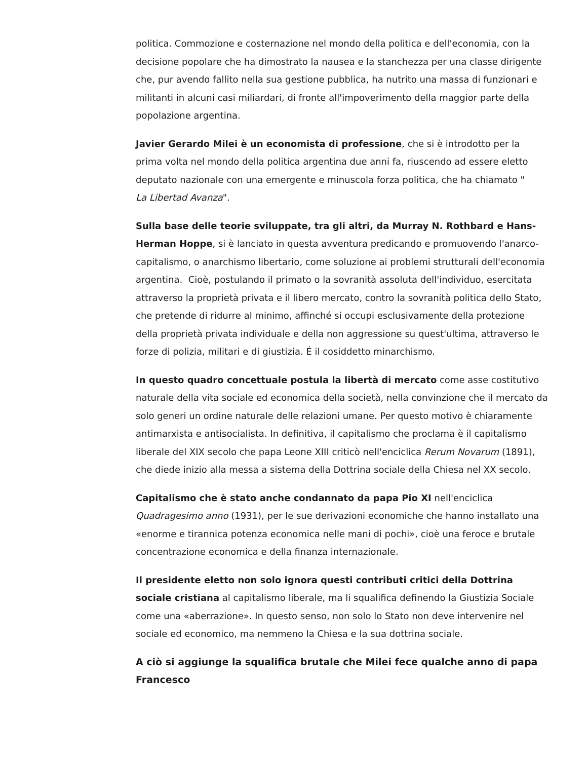politica. Commozione e costernazione nel mondo della politica e dell'economia, con la decisione popolare che ha dimostrato la nausea e la stanchezza per una classe dirigente che, pur avendo fallito nella sua gestione pubblica, ha nutrito una massa di funzionari e militanti in alcuni casi miliardari, di fronte all'impoverimento della maggior parte della popolazione argentina.
Javier Gerardo Milei è un economista di professione, che si è introdotto per la prima volta nel mondo della politica argentina due anni fa, riuscendo ad essere eletto deputato nazionale con una emergente e minuscola forza politica, che ha chiamato "
La Libertad Avanza".
Sulla base delle teorie sviluppate, tra gli altri, da Murray N. Rothbard e Hans-Herman Hoppe, si è lanciato in questa avventura predicando e promuovendo l'anarco-capitalismo, o anarchismo libertario, come soluzione ai problemi strutturali dell'economia argentina. Cioè, postulando il primato o la sovranità assoluta dell'individuo, esercitata attraverso la proprietà privata e il libero mercato, contro la sovranità politica dello Stato, che pretende di ridurre al minimo, affinché si occupi esclusivamente della protezione della proprietà privata individuale e della non aggressione su quest'ultima, attraverso le forze di polizia, militari e di giustizia. É il cosiddetto minarchismo.
In questo quadro concettuale postula la libertà di mercato come asse costitutivo naturale della vita sociale ed economica della società, nella convinzione che il mercato da solo generi un ordine naturale delle relazioni umane. Per questo motivo è chiaramente antimarxista e antisocialista. In definitiva, il capitalismo che proclama è il capitalismo liberale del XIX secolo che papa Leone XIII criticò nell'enciclica Rerum Novarum (1891), che diede inizio alla messa a sistema della Dottrina sociale della Chiesa nel XX secolo.
Capitalismo che è stato anche condannato da papa Pio XI nell'enciclica Quadragesimo anno (1931), per le sue derivazioni economiche che hanno installato una «enorme e tirannica potenza economica nelle mani di pochi», cioè una feroce e brutale concentrazione economica e della finanza internazionale.
Il presidente eletto non solo ignora questi contributi critici della Dottrina sociale cristiana al capitalismo liberale, ma li squalifica definendo la Giustizia Sociale come una «aberrazione». In questo senso, non solo lo Stato non deve intervenire nel sociale ed economico, ma nemmeno la Chiesa e la sua dottrina sociale.
A ciò si aggiunge la squalifica brutale che Milei fece qualche anno di papa Francesco